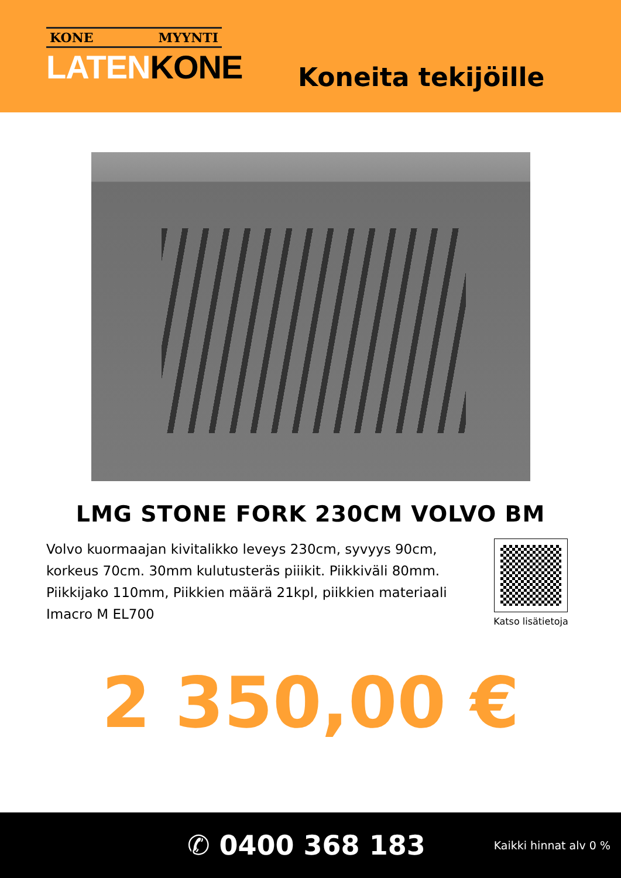KONE MYYNTI
LATENKONE
Koneita tekijöille
LMG STONE FORK 230CM VOLVO BM
Volvo kuormaajan kivitalikko leveys 230cm, syvyys 90cm, korkeus 70cm. 30mm kulutusteräs piiikit. Piikkiväli 80mm. Piikkijako 110mm, Piikkien määrä 21kpl, piikkien materiaali Imacro M EL700
Katso lisätietoja
2 350,00 €
✆ 0400 368 183 Kaikki hinnat alv 0 %